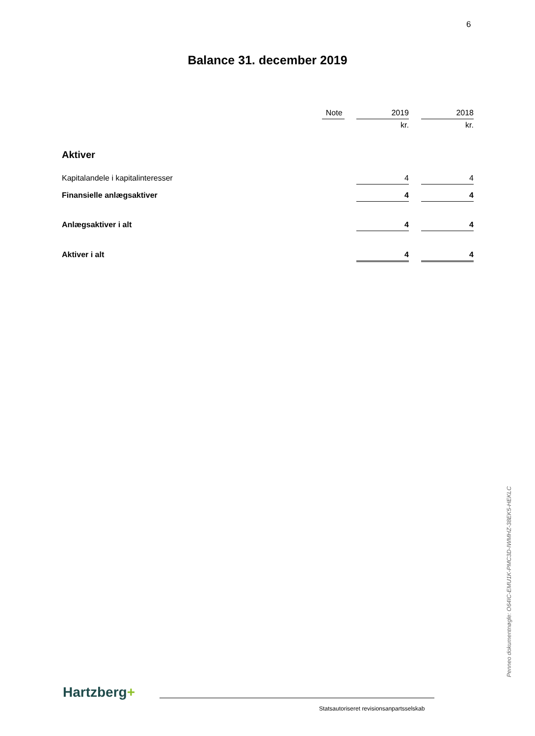6
Balance 31. december 2019
| | Note | | 2019 | | 2018 |
| | | | kr. | | kr. |
| Aktiver | | | | | |
| Kapitalandele i kapitalinteresser | | | 4 | | 4 |
| Finansielle anlægsaktiver | | | 4 | | 4 |
| Anlægsaktiver i alt | | | 4 | | 4 |
| Aktiver i alt | | | 4 | | 4 |
Penneo dokumentnøgle: O64IC-EMU1K-PMC3D-IWMHZ-38EK5-HEKLC
Hartzberg+
Statsautoriseret revisionsanpartsselskab